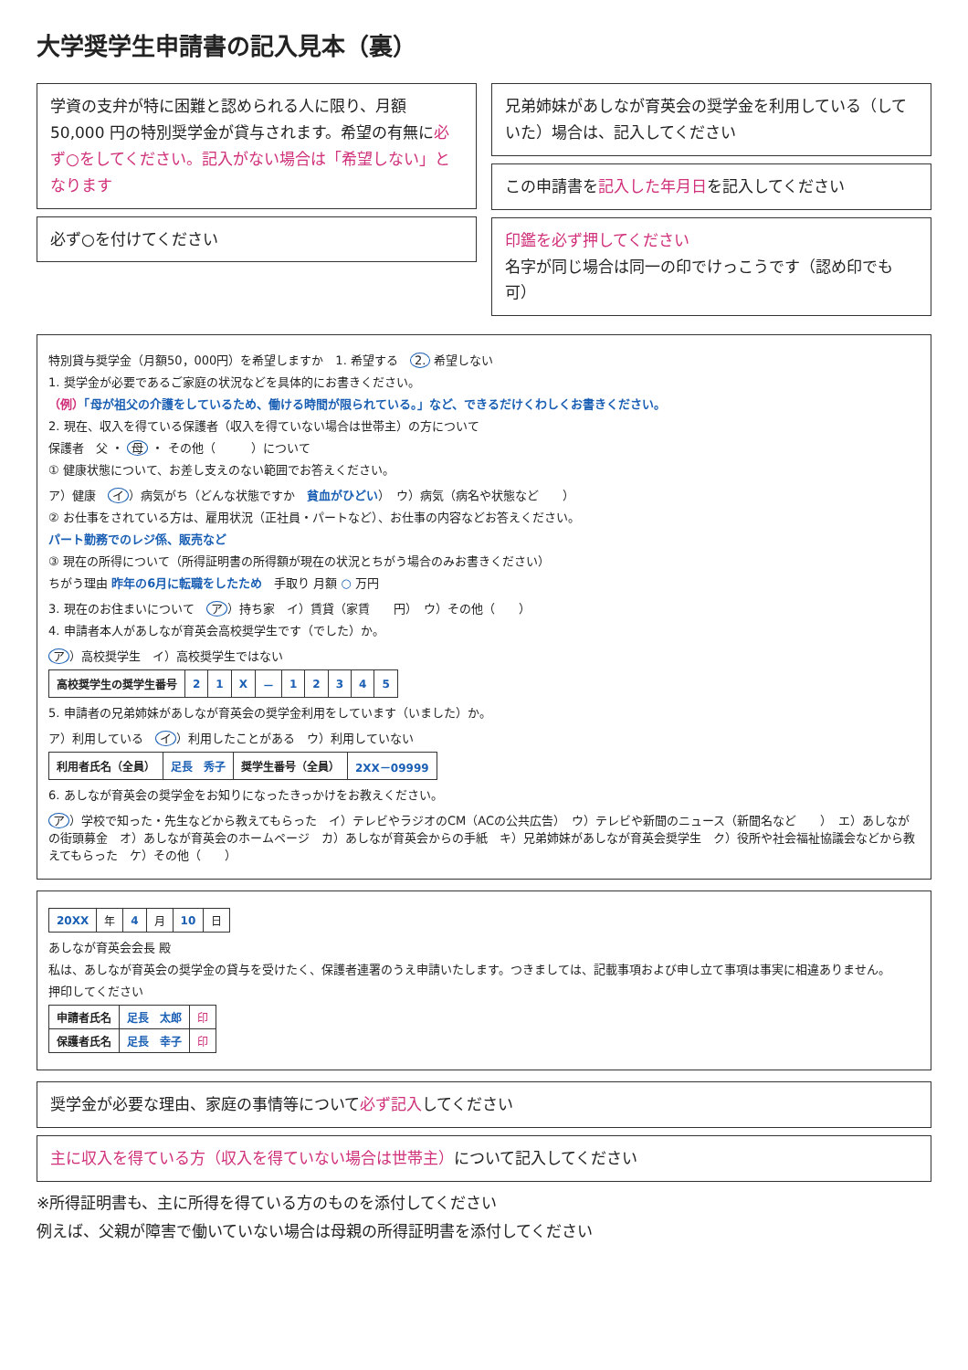大学奨学生申請書の記入見本（裏）
学資の支弁が特に困難と認められる人に限り、月額 50,000 円の特別奨学金が貸与されます。希望の有無に必ず○をしてください。記入がない場合は「希望しない」となります
必ず○を付けてください
兄弟姉妹があしなが育英会の奨学金を利用している（していた）場合は、記入してください
この申請書を記入した年月日を記入してください
印鑑を必ず押してください
名字が同じ場合は同一の印でけっこうです（認め印でも可）
特別貸与奨学金（月額50，000円）を希望しますか　1. 希望する　2. 希望しない
1. 奨学金が必要であるご家庭の状況などを具体的にお書きください。
（例）「母が祖父の介護をしているため、働ける時間が限られている。」など、できるだけくわしくお書きください。
2. 現在、収入を得ている保護者（収入を得ていない場合は世帯主）の方について
保護者　父 ・ 母 ・ その他（　　　）について
① 健康状態について、お差し支えのない範囲でお答えください。
ア）健康　イ ）病気がち（どんな状態ですか　貧血がひどい）　ウ）病気（病名や状態など　　）
② お仕事をされている方は、雇用状況（正社員・パートなど）、お仕事の内容などお答えください。
パート勤務でのレジ係、販売など
③ 現在の所得について（所得証明書の所得額が現在の状況とちがう場合のみお書きください）
ちがう理由 昨年の6月に転職をしたため　手取り 月額 ○ 万円
3. 現在のお住まいについて　ア ）持ち家　イ）賃貸（家賃　　円）　ウ）その他（　　）
4. 申請者本人があしなが育英会高校奨学生です（でした）か。
ア ）高校奨学生　イ）高校奨学生ではない
| 高校奨学生の奨学生番号 | 2 | 1 | X | － | 1 | 2 | 3 | 4 | 5 |
5. 申請者の兄弟姉妹があしなが育英会の奨学金利用をしています（いました）か。
ア）利用している　イ ）利用したことがある　ウ）利用していない
| 利用者氏名（全員） | 足長 秀子 | 奨学生番号（全員） | 2XX－09999 |
6. あしなが育英会の奨学金をお知りになったきっかけをお教えください。
ア ）学校で知った・先生などから教えてもらった　イ）テレビやラジオのCM（ACの公共広告）　ウ）テレビや新聞のニュース（新聞名など　　）　エ）あしながの街頭募金　オ）あしなが育英会のホームページ　カ）あしなが育英会からの手紙　キ）兄弟姉妹があしなが育英会奨学生　ク）役所や社会福祉協議会などから教えてもらった　ケ）その他（　　）
| 20XX | 年 | 4 | 月 | 10 | 日 |
あしなが育英会会長 殿
私は、あしなが育英会の奨学金の貸与を受けたく、保護者連署のうえ申請いたします。つきましては、記載事項および申し立て事項は事実に相違ありません。
押印してください
| 申請者氏名 | 足長 太郎 | 印 |
| 保護者氏名 | 足長 幸子 | 印 |
奨学金が必要な理由、家庭の事情等について必ず記入してください
主に収入を得ている方（収入を得ていない場合は世帯主）について記入してください
※所得証明書も、主に所得を得ている方のものを添付してください
例えば、父親が障害で働いていない場合は母親の所得証明書を添付してください